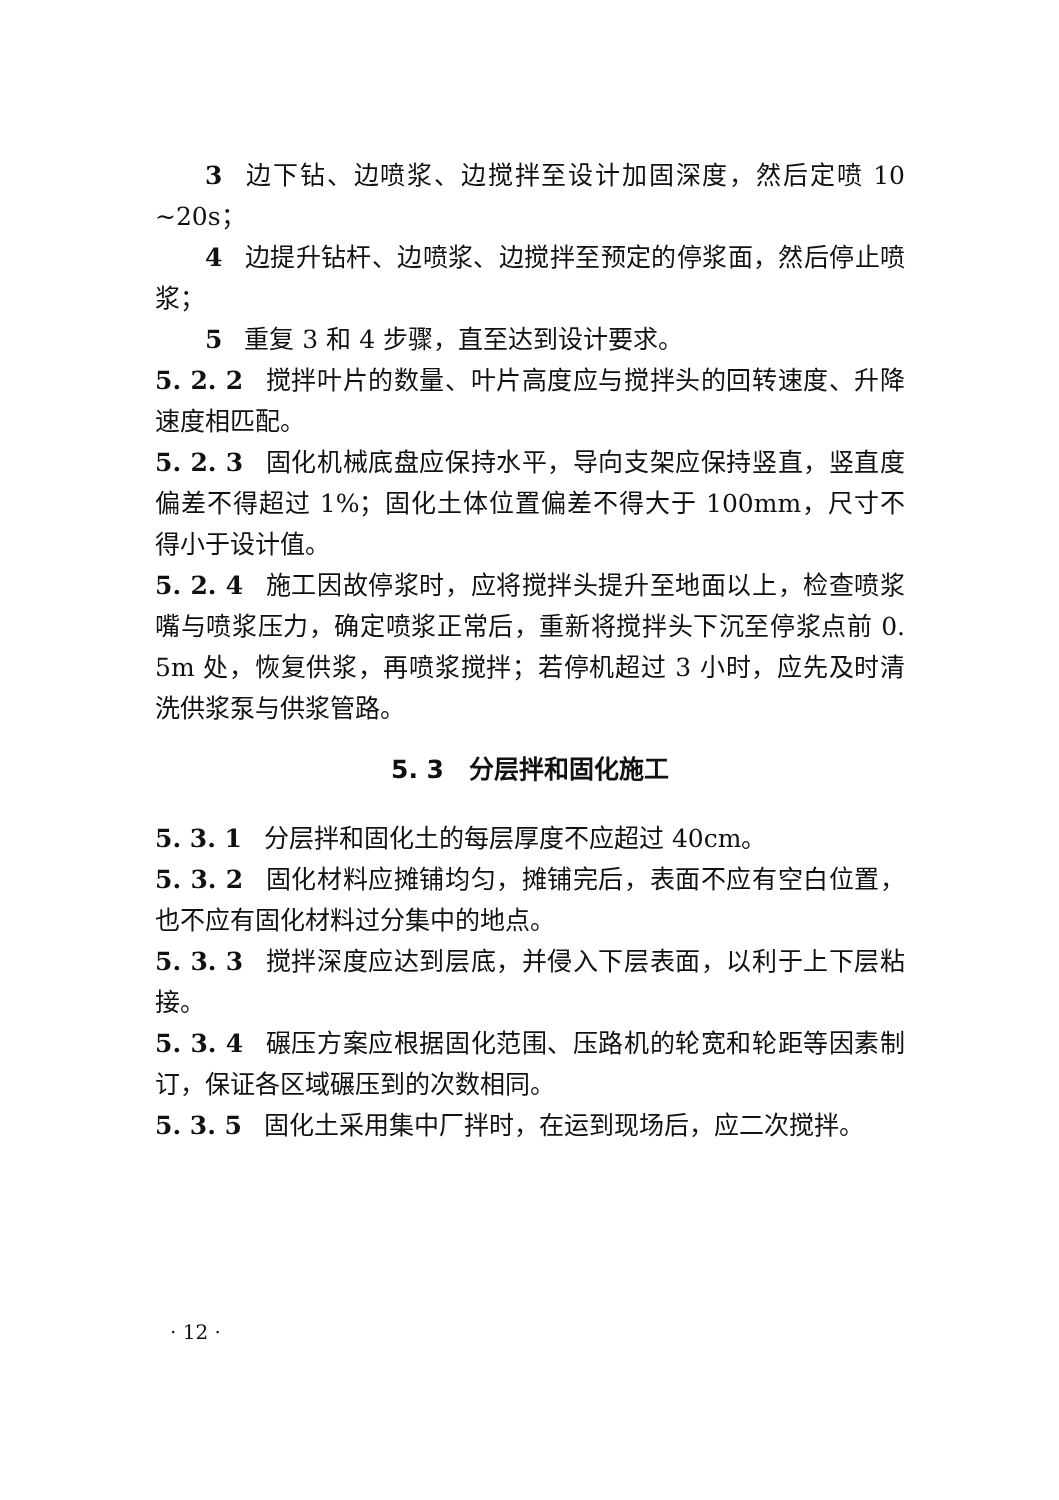3 边下钻、边喷浆、边搅拌至设计加固深度，然后定喷 10 ~20s；
4 边提升钻杆、边喷浆、边搅拌至预定的停浆面，然后停止喷浆；
5 重复 3 和 4 步骤，直至达到设计要求。
5. 2. 2 搅拌叶片的数量、叶片高度应与搅拌头的回转速度、升降速度相匹配。
5. 2. 3 固化机械底盘应保持水平，导向支架应保持竖直，竖直度偏差不得超过 1%；固化土体位置偏差不得大于 100mm，尺寸不得小于设计值。
5. 2. 4 施工因故停浆时，应将搅拌头提升至地面以上，检查喷浆嘴与喷浆压力，确定喷浆正常后，重新将搅拌头下沉至停浆点前 0. 5m 处，恢复供浆，再喷浆搅拌；若停机超过 3 小时，应先及时清洗供浆泵与供浆管路。
5. 3　分层拌和固化施工
5. 3. 1 分层拌和固化土的每层厚度不应超过 40cm。
5. 3. 2 固化材料应摊铺均匀，摊铺完后，表面不应有空白位置，也不应有固化材料过分集中的地点。
5. 3. 3 搅拌深度应达到层底，并侵入下层表面，以利于上下层粘接。
5. 3. 4 碾压方案应根据固化范围、压路机的轮宽和轮距等因素制订，保证各区域碾压到的次数相同。
5. 3. 5 固化土采用集中厂拌时，在运到现场后，应二次搅拌。
· 12 ·